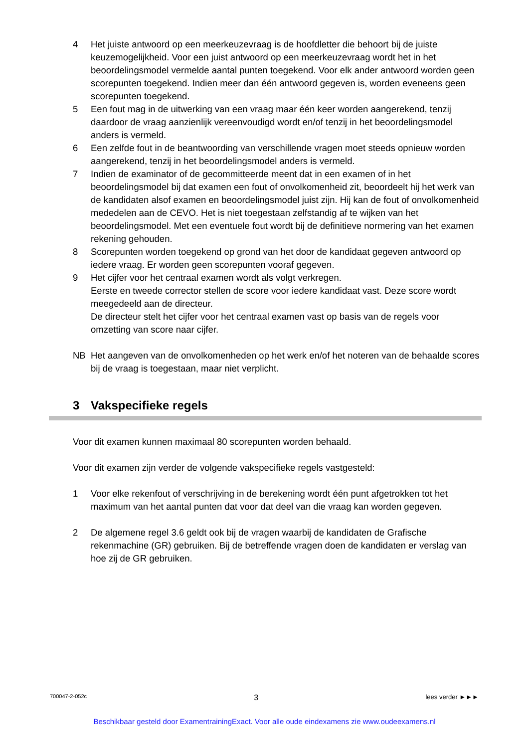4 Het juiste antwoord op een meerkeuzevraag is de hoofdletter die behoort bij de juiste keuzemogelijkheid. Voor een juist antwoord op een meerkeuzevraag wordt het in het beoordelingsmodel vermelde aantal punten toegekend. Voor elk ander antwoord worden geen scorepunten toegekend. Indien meer dan één antwoord gegeven is, worden eveneens geen scorepunten toegekend.
5 Een fout mag in de uitwerking van een vraag maar één keer worden aangerekend, tenzij daardoor de vraag aanzienlijk vereenvoudigd wordt en/of tenzij in het beoordelingsmodel anders is vermeld.
6 Een zelfde fout in de beantwoording van verschillende vragen moet steeds opnieuw worden aangerekend, tenzij in het beoordelingsmodel anders is vermeld.
7 Indien de examinator of de gecommitteerde meent dat in een examen of in het beoordelingsmodel bij dat examen een fout of onvolkomenheid zit, beoordeelt hij het werk van de kandidaten alsof examen en beoordelingsmodel juist zijn. Hij kan de fout of onvolkomenheid mededelen aan de CEVO. Het is niet toegestaan zelfstandig af te wijken van het beoordelingsmodel. Met een eventuele fout wordt bij de definitieve normering van het examen rekening gehouden.
8 Scorepunten worden toegekend op grond van het door de kandidaat gegeven antwoord op iedere vraag. Er worden geen scorepunten vooraf gegeven.
9 Het cijfer voor het centraal examen wordt als volgt verkregen.
Eerste en tweede corrector stellen de score voor iedere kandidaat vast. Deze score wordt meegedeeld aan de directeur.
De directeur stelt het cijfer voor het centraal examen vast op basis van de regels voor omzetting van score naar cijfer.
NB Het aangeven van de onvolkomenheden op het werk en/of het noteren van de behaalde scores bij de vraag is toegestaan, maar niet verplicht.
3 Vakspecifieke regels
Voor dit examen kunnen maximaal 80 scorepunten worden behaald.
Voor dit examen zijn verder de volgende vakspecifieke regels vastgesteld:
1 Voor elke rekenfout of verschrijving in de berekening wordt één punt afgetrokken tot het maximum van het aantal punten dat voor dat deel van die vraag kan worden gegeven.
2 De algemene regel 3.6 geldt ook bij de vragen waarbij de kandidaten de Grafische rekenmachine (GR) gebruiken. Bij de betreffende vragen doen de kandidaten er verslag van hoe zij de GR gebruiken.
700047-2-052c 3 lees verder ►►►
Beschikbaar gesteld door ExamentrainingExact. Voor alle oude eindexamens zie www.oudeexamens.nl